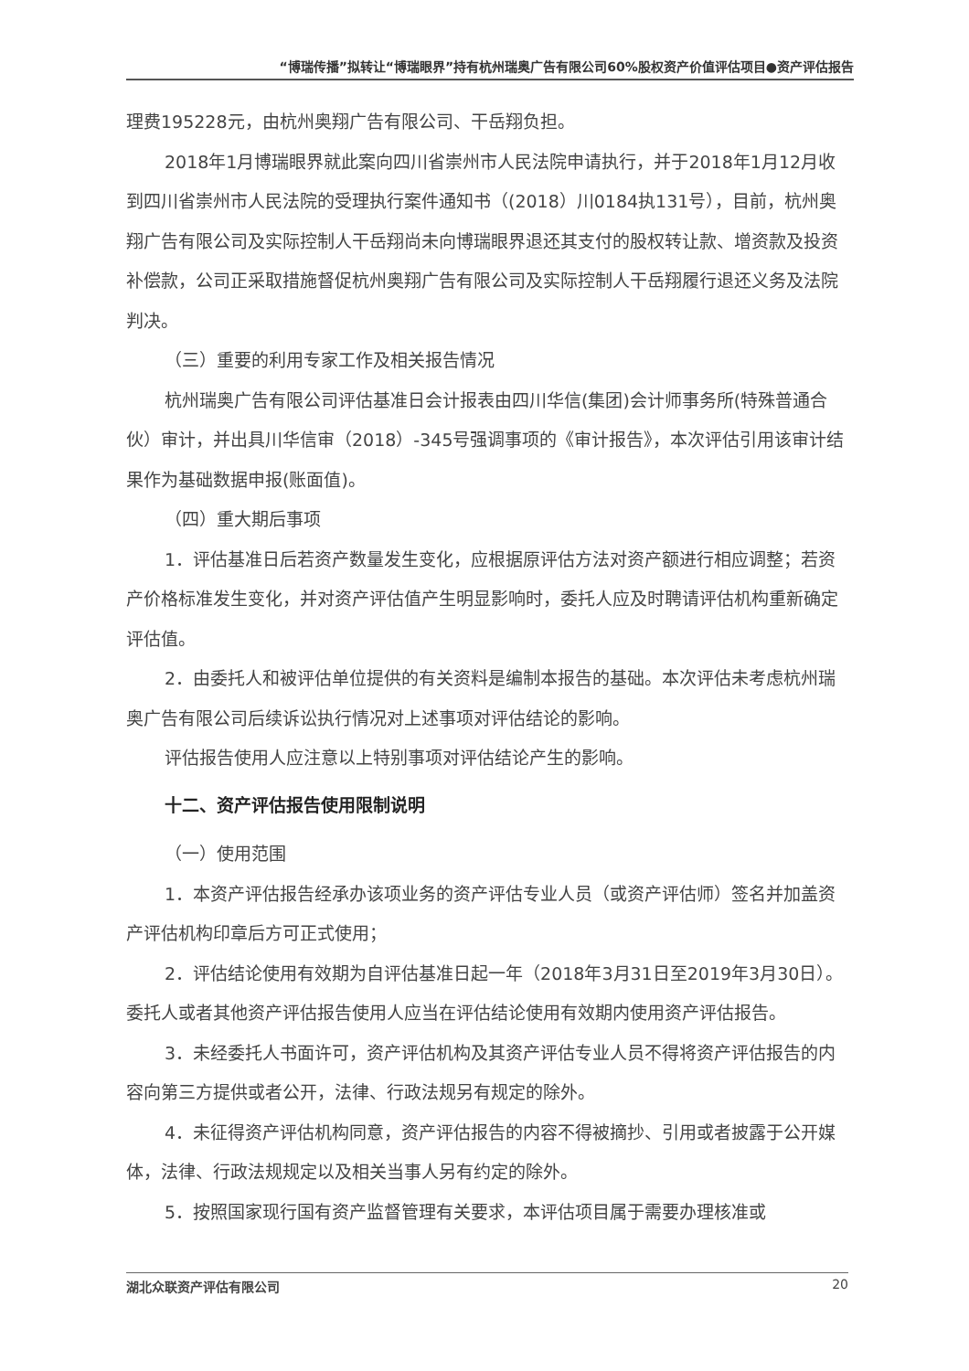“博瑞传播”拟转让“博瑞眼界”持有杭州瑞奥广告有限公司60%股权资产价值评估项目●资产评估报告
理费195228元，由杭州奥翔广告有限公司、干岳翔负担。
2018年1月博瑞眼界就此案向四川省崇州市人民法院申请执行，并于2018年1月12月收到四川省崇州市人民法院的受理执行案件通知书（(2018）川0184执131号），目前，杭州奥翔广告有限公司及实际控制人干岳翔尚未向博瑞眼界退还其支付的股权转让款、增资款及投资补偿款，公司正采取措施督促杭州奥翔广告有限公司及实际控制人干岳翔履行退还义务及法院判决。
（三）重要的利用专家工作及相关报告情况
杭州瑞奥广告有限公司评估基准日会计报表由四川华信(集团)会计师事务所(特殊普通合伙）审计，并出具川华信审（2018）-345号强调事项的《审计报告》，本次评估引用该审计结果作为基础数据申报(账面值)。
（四）重大期后事项
1．评估基准日后若资产数量发生变化，应根据原评估方法对资产额进行相应调整；若资产价格标准发生变化，并对资产评估值产生明显影响时，委托人应及时聘请评估机构重新确定评估值。
2．由委托人和被评估单位提供的有关资料是编制本报告的基础。本次评估未考虑杭州瑞奥广告有限公司后续诉讼执行情况对上述事项对评估结论的影响。
评估报告使用人应注意以上特别事项对评估结论产生的影响。
十二、资产评估报告使用限制说明
（一）使用范围
1．本资产评估报告经承办该项业务的资产评估专业人员（或资产评估师）签名并加盖资产评估机构印章后方可正式使用；
2．评估结论使用有效期为自评估基准日起一年（2018年3月31日至2019年3月30日）。委托人或者其他资产评估报告使用人应当在评估结论使用有效期内使用资产评估报告。
3．未经委托人书面许可，资产评估机构及其资产评估专业人员不得将资产评估报告的内容向第三方提供或者公开，法律、行政法规另有规定的除外。
4．未征得资产评估机构同意，资产评估报告的内容不得被摘抄、引用或者披露于公开媒体，法律、行政法规规定以及相关当事人另有约定的除外。
5．按照国家现行国有资产监督管理有关要求，本评估项目属于需要办理核准或
湖北众联资产评估有限公司 20